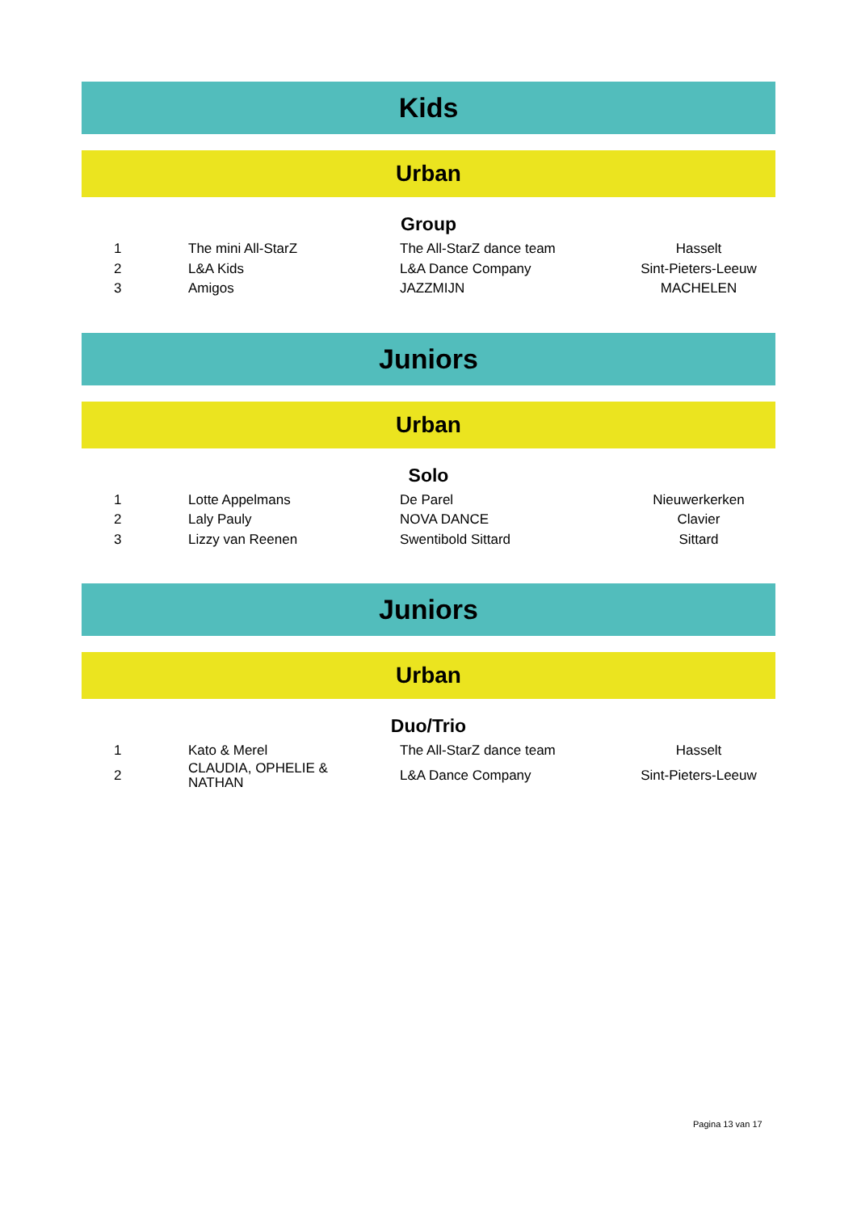Kids
Urban
Group
| 1 | The mini All-StarZ | The All-StarZ dance team | Hasselt |
| 2 | L&A Kids | L&A Dance Company | Sint-Pieters-Leeuw |
| 3 | Amigos | JAZZMIJN | MACHELEN |
Juniors
Urban
Solo
| 1 | Lotte Appelmans | De Parel | Nieuwerkerken |
| 2 | Laly Pauly | NOVA DANCE | Clavier |
| 3 | Lizzy van Reenen | Swentibold Sittard | Sittard |
Juniors
Urban
Duo/Trio
| 1 | Kato & Merel | The All-StarZ dance team | Hasselt |
| 2 | CLAUDIA, OPHELIE & NATHAN | L&A Dance Company | Sint-Pieters-Leeuw |
Pagina 13 van 17